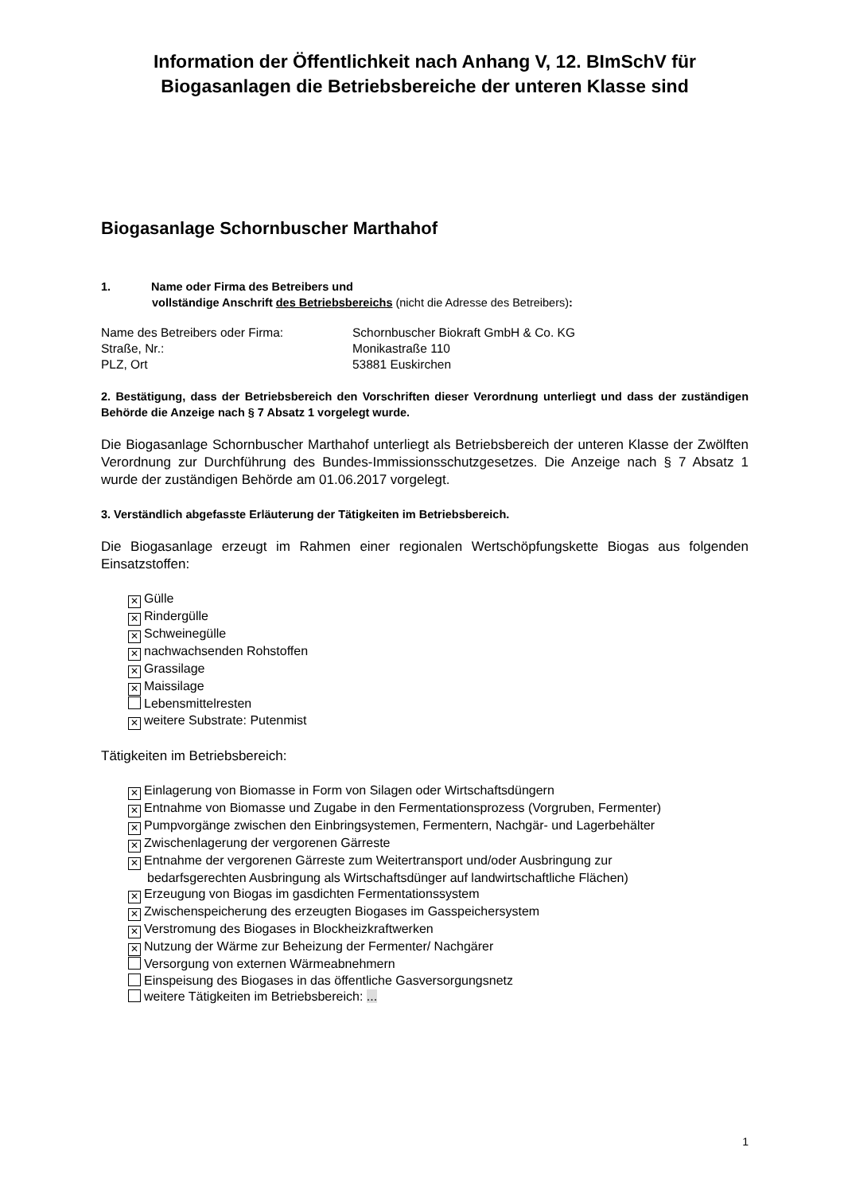Information der Öffentlichkeit nach Anhang V, 12. BImSchV für Biogasanlagen die Betriebsbereiche der unteren Klasse sind
Biogasanlage Schornbuscher Marthahof
1. Name oder Firma des Betreibers und
vollständige Anschrift des Betriebsbereichs (nicht die Adresse des Betreibers):
| Name des Betreibers oder Firma: | Schornbuscher Biokraft GmbH & Co. KG |
| Straße, Nr.: | Monikastraße 110 |
| PLZ, Ort | 53881 Euskirchen |
2. Bestätigung, dass der Betriebsbereich den Vorschriften dieser Verordnung unterliegt und dass der zuständigen Behörde die Anzeige nach § 7 Absatz 1 vorgelegt wurde.
Die Biogasanlage Schornbuscher Marthahof unterliegt als Betriebsbereich der unteren Klasse der Zwölften Verordnung zur Durchführung des Bundes-Immissionsschutzgesetzes. Die Anzeige nach § 7 Absatz 1 wurde der zuständigen Behörde am 01.06.2017 vorgelegt.
3. Verständlich abgefasste Erläuterung der Tätigkeiten im Betriebsbereich.
Die Biogasanlage erzeugt im Rahmen einer regionalen Wertschöpfungskette Biogas aus folgenden Einsatzstoffen:
✕ Gülle
✕ Rindergülle
✕ Schweinegülle
✕ nachwachsenden Rohstoffen
✕ Grassilage
✕ Maissilage
Lebensmittelresten
✕ weitere Substrate: Putenmist
Tätigkeiten im Betriebsbereich:
✕ Einlagerung von Biomasse in Form von Silagen oder Wirtschaftsdüngern
✕ Entnahme von Biomasse und Zugabe in den Fermentationsprozess (Vorgruben, Fermenter)
✕ Pumpvorgänge zwischen den Einbringsystemen, Fermentern, Nachgär- und Lagerbehälter
✕ Zwischenlagerung der vergorenen Gärreste
✕ Entnahme der vergorenen Gärreste zum Weitertransport und/oder Ausbringung zur
bedarfsgerechten Ausbringung als Wirtschaftsdünger auf landwirtschaftliche Flächen)
✕ Erzeugung von Biogas im gasdichten Fermentationssystem
✕ Zwischenspeicherung des erzeugten Biogases im Gasspeichersystem
✕ Verstromung des Biogases in Blockheizkraftwerken
✕ Nutzung der Wärme zur Beheizung der Fermenter/ Nachgärer
Versorgung von externen Wärmeabnehmern
Einspeisung des Biogases in das öffentliche Gasversorgungsnetz
weitere Tätigkeiten im Betriebsbereich: ...
1